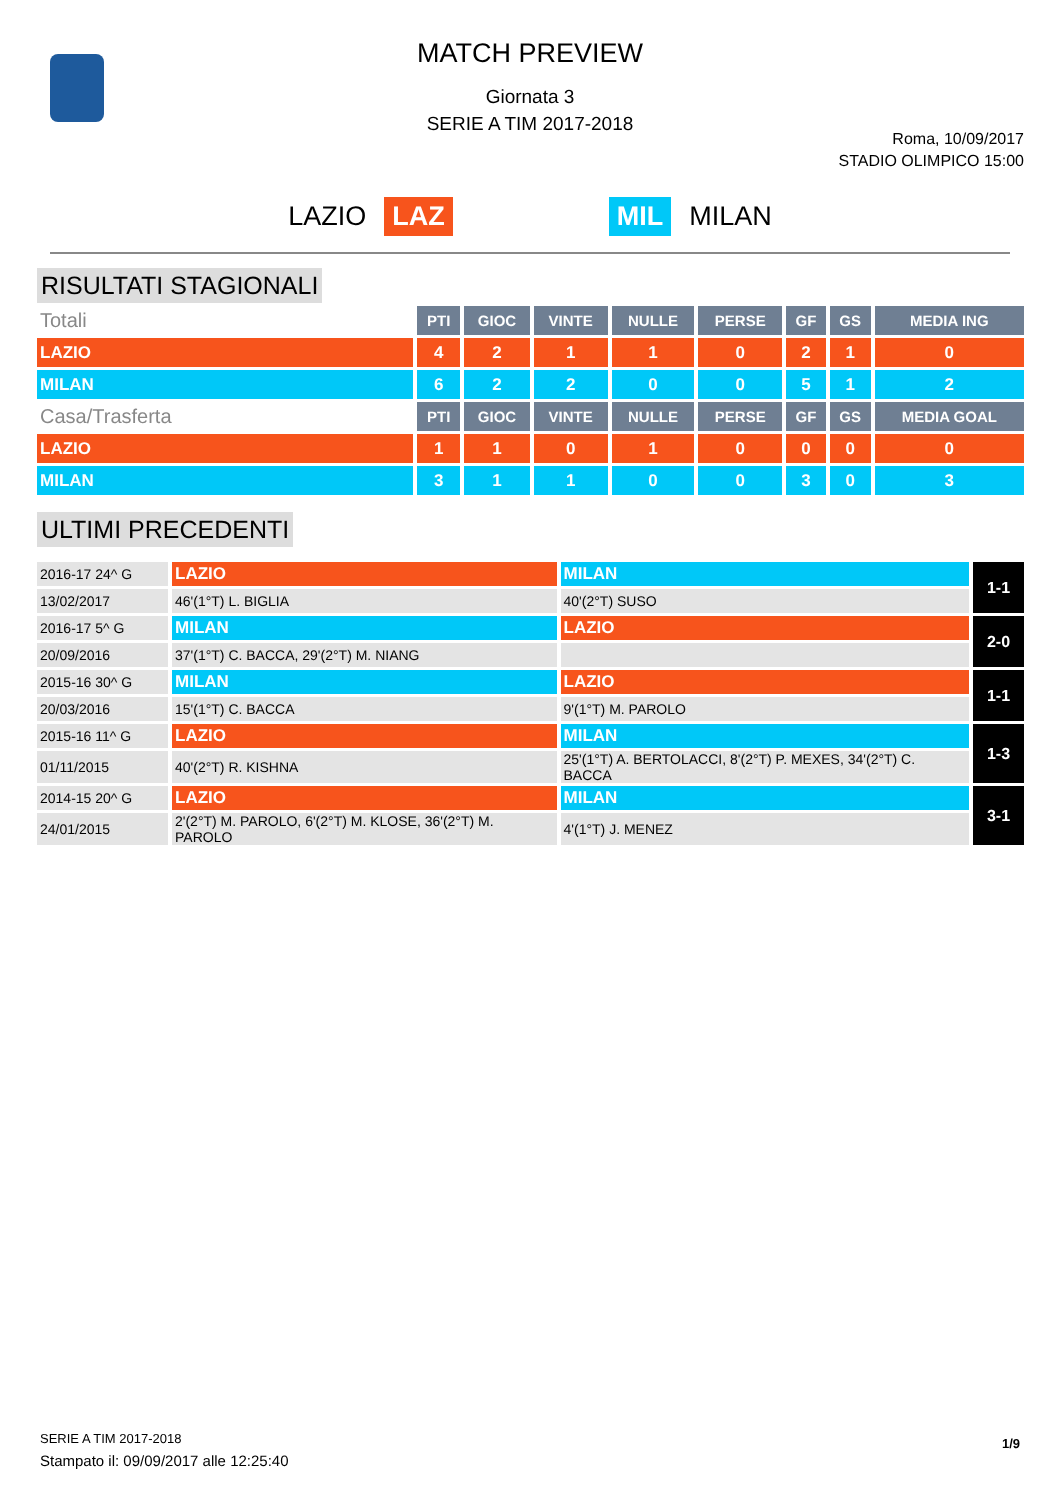MATCH PREVIEW
Giornata 3
SERIE A TIM 2017-2018
Roma, 10/09/2017
STADIO OLIMPICO 15:00
LAZIO LAZ MIL MILAN
RISULTATI STAGIONALI
| Totali | PTI | GIOC | VINTE | NULLE | PERSE | GF | GS | MEDIA ING |
| --- | --- | --- | --- | --- | --- | --- | --- | --- |
| LAZIO | 4 | 2 | 1 | 1 | 0 | 2 | 1 | 0 |
| MILAN | 6 | 2 | 2 | 0 | 0 | 5 | 1 | 2 |
| Casa/Trasferta | PTI | GIOC | VINTE | NULLE | PERSE | GF | GS | MEDIA GOAL |
| LAZIO | 1 | 1 | 0 | 1 | 0 | 0 | 0 | 0 |
| MILAN | 3 | 1 | 1 | 0 | 0 | 3 | 0 | 3 |
ULTIMI PRECEDENTI
| 2016-17 24^ G | LAZIO | MILAN | 1-1 |
| 13/02/2017 | 46'(1°T) L. BIGLIA | 40'(2°T) SUSO | |
| 2016-17 5^ G | MILAN | LAZIO | 2-0 |
| 20/09/2016 | 37'(1°T) C. BACCA, 29'(2°T) M. NIANG | | |
| 2015-16 30^ G | MILAN | LAZIO | 1-1 |
| 20/03/2016 | 15'(1°T) C. BACCA | 9'(1°T) M. PAROLO | |
| 2015-16 11^ G | LAZIO | MILAN | 1-3 |
| 01/11/2015 | 40'(2°T) R. KISHNA | 25'(1°T) A. BERTOLACCI, 8'(2°T) P. MEXES, 34'(2°T) C. BACCA | |
| 2014-15 20^ G | LAZIO | MILAN | 3-1 |
| 24/01/2015 | 2'(2°T) M. PAROLO, 6'(2°T) M. KLOSE, 36'(2°T) M. PAROLO | 4'(1°T) J. MENEZ | |
SERIE A TIM 2017-2018
Stampato il: 09/09/2017 alle 12:25:40
1/9